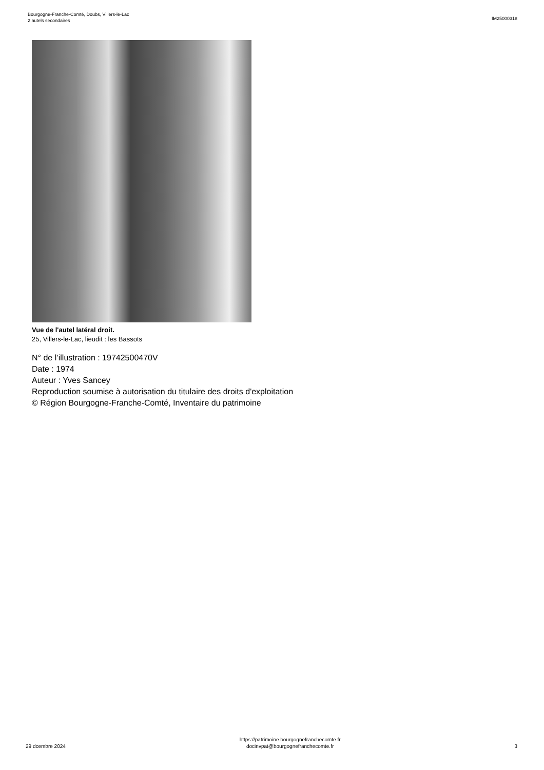Bourgogne-Franche-Comté, Doubs, Villers-le-Lac
2 autels secondaires
IM25000318
Vue de l'autel latéral droit.
25, Villers-le-Lac, lieudit : les Bassots
N° de l’illustration : 19742500470V
Date : 1974
Auteur : Yves Sancey
Reproduction soumise à autorisation du titulaire des droits d'exploitation
© Région Bourgogne-Franche-Comté, Inventaire du patrimoine
29 dcembre 2024
https://patrimoine.bourgognefranchecomte.fr
docinvpat@bourgognefranchecomte.fr
3